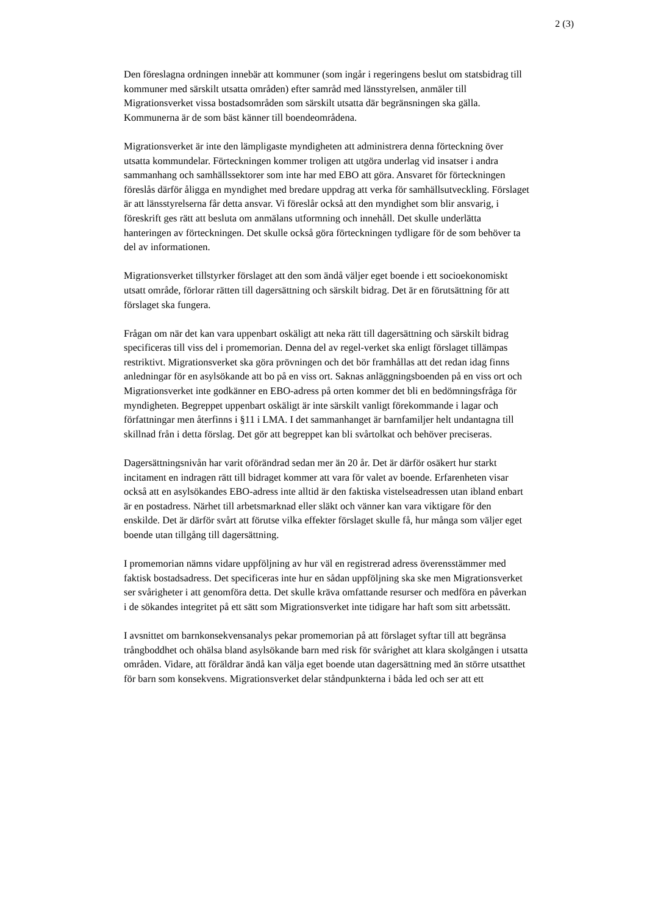2 (3)
Den föreslagna ordningen innebär att kommuner (som ingår i regeringens beslut om statsbidrag till kommuner med särskilt utsatta områden) efter samråd med länsstyrelsen, anmäler till Migrationsverket vissa bostadsområden som särskilt utsatta där begränsningen ska gälla. Kommunerna är de som bäst känner till boendeområdena.
Migrationsverket är inte den lämpligaste myndigheten att administrera denna förteckning över utsatta kommundelar. Förteckningen kommer troligen att utgöra underlag vid insatser i andra sammanhang och samhällssektorer som inte har med EBO att göra. Ansvaret för förteckningen föreslås därför åligga en myndighet med bredare uppdrag att verka för samhällsutveckling. Förslaget är att länsstyrelserna får detta ansvar. Vi föreslår också att den myndighet som blir ansvarig, i föreskrift ges rätt att besluta om anmälans utformning och innehåll. Det skulle underlätta hanteringen av förteckningen. Det skulle också göra förteckningen tydligare för de som behöver ta del av informationen.
Migrationsverket tillstyrker förslaget att den som ändå väljer eget boende i ett socioekonomiskt utsatt område, förlorar rätten till dagersättning och särskilt bidrag. Det är en förutsättning för att förslaget ska fungera.
Frågan om när det kan vara uppenbart oskäligt att neka rätt till dagersättning och särskilt bidrag specificeras till viss del i promemorian. Denna del av regel-verket ska enligt förslaget tillämpas restriktivt. Migrationsverket ska göra prövningen och det bör framhållas att det redan idag finns anledningar för en asylsökande att bo på en viss ort. Saknas anläggningsboenden på en viss ort och Migrationsverket inte godkänner en EBO-adress på orten kommer det bli en bedömningsfråga för myndigheten. Begreppet uppenbart oskäligt är inte särskilt vanligt förekommande i lagar och författningar men återfinns i §11 i LMA. I det sammanhanget är barnfamiljer helt undantagna till skillnad från i detta förslag. Det gör att begreppet kan bli svårtolkat och behöver preciseras.
Dagersättningsnivån har varit oförändrad sedan mer än 20 år. Det är därför osäkert hur starkt incitament en indragen rätt till bidraget kommer att vara för valet av boende. Erfarenheten visar också att en asylsökandes EBO-adress inte alltid är den faktiska vistelseadressen utan ibland enbart är en postadress. Närhet till arbetsmarknad eller släkt och vänner kan vara viktigare för den enskilde. Det är därför svårt att förutse vilka effekter förslaget skulle få, hur många som väljer eget boende utan tillgång till dagersättning.
I promemorian nämns vidare uppföljning av hur väl en registrerad adress överensstämmer med faktisk bostadsadress. Det specificeras inte hur en sådan uppföljning ska ske men Migrationsverket ser svårigheter i att genomföra detta. Det skulle kräva omfattande resurser och medföra en påverkan i de sökandes integritet på ett sätt som Migrationsverket inte tidigare har haft som sitt arbetssätt.
I avsnittet om barnkonsekvensanalys pekar promemorian på att förslaget syftar till att begränsa trångboddhet och ohälsa bland asylsökande barn med risk för svårighet att klara skolgången i utsatta områden. Vidare, att föräldrar ändå kan välja eget boende utan dagersättning med än större utsatthet för barn som konsekvens. Migrationsverket delar ståndpunkterna i båda led och ser att ett